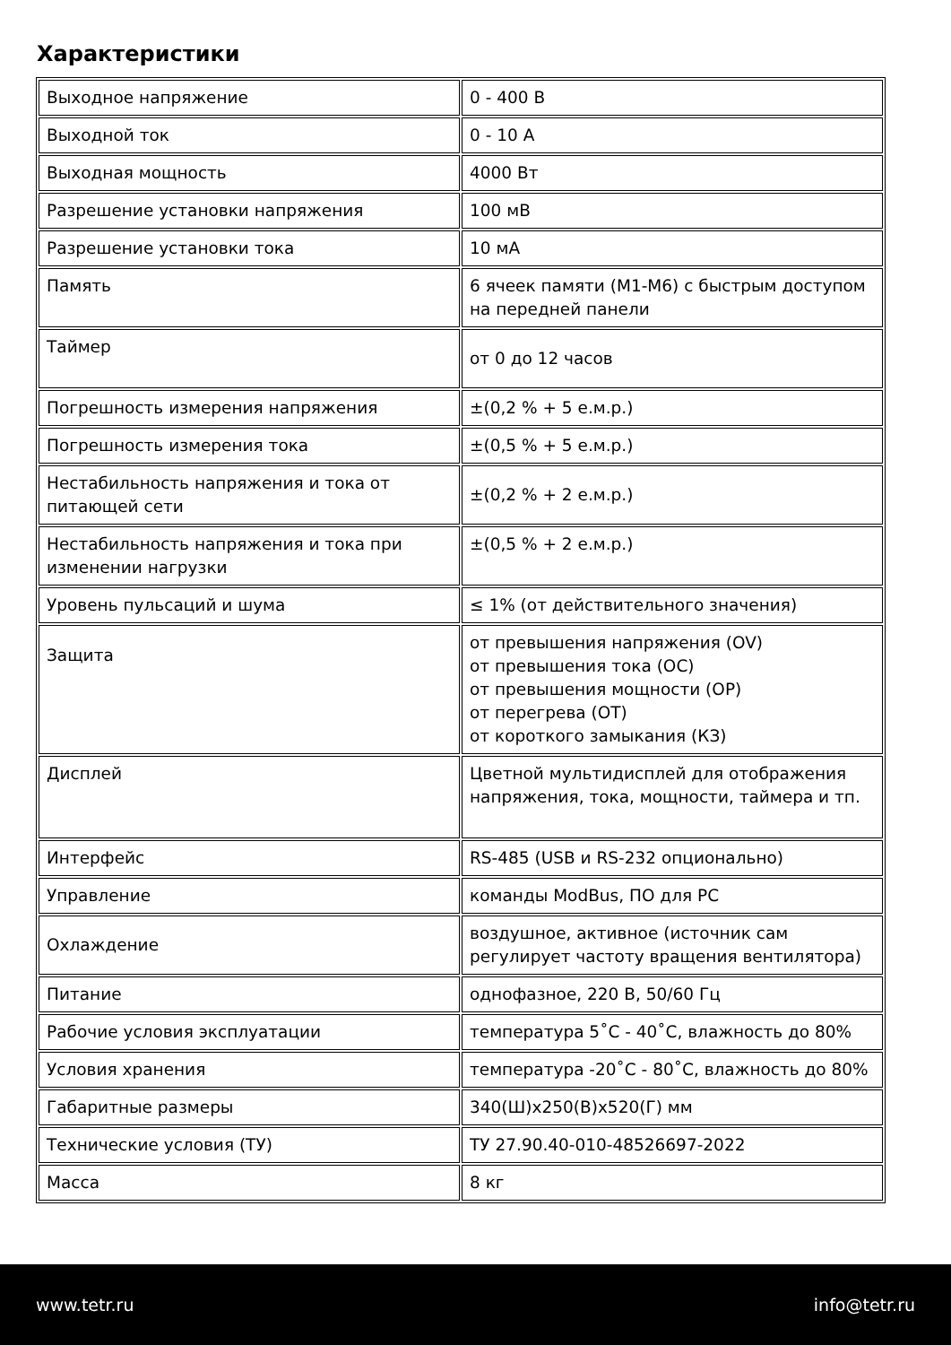Характеристики
| Выходное напряжение | 0 - 400 В |
| Выходной ток | 0 - 10 А |
| Выходная мощность | 4000 Вт |
| Разрешение установки напряжения | 100 мВ |
| Разрешение установки тока | 10 мА |
| Память | 6 ячеек памяти (M1-M6) с быстрым доступом на передней панели |
| Таймер | от 0 до 12 часов |
| Погрешность измерения напряжения | ±(0,2 % + 5 е.м.р.) |
| Погрешность измерения тока | ±(0,5 % + 5 е.м.р.) |
| Нестабильность напряжения и тока от питающей сети | ±(0,2 % + 2 е.м.р.) |
| Нестабильность напряжения и тока при изменении нагрузки | ±(0,5 % + 2 е.м.р.) |
| Уровень пульсаций и шума | ≤ 1% (от действительного значения) |
| Защита | от превышения напряжения (OV) от превышения тока (OC) от превышения мощности (OP) от перегрева (OT) от короткого замыкания (КЗ) |
| Дисплей | Цветной мультидисплей для отображения напряжения, тока, мощности, таймера и тп. |
| Интерфейс | RS-485 (USB и RS-232 опционально) |
| Управление | команды ModBus, ПО для PC |
| Охлаждение | воздушное, активное (источник сам регулирует частоту вращения вентилятора) |
| Питание | однофазное, 220 В, 50/60 Гц |
| Рабочие условия эксплуатации | температура 5˚С - 40˚С, влажность до 80% |
| Условия хранения | температура -20˚С - 80˚С, влажность до 80% |
| Габаритные размеры | 340(Ш)х250(В)х520(Г) мм |
| Технические условия (ТУ) | ТУ 27.90.40-010-48526697-2022 |
| Масса | 8 кг |
www.tetr.ru info@tetr.ru